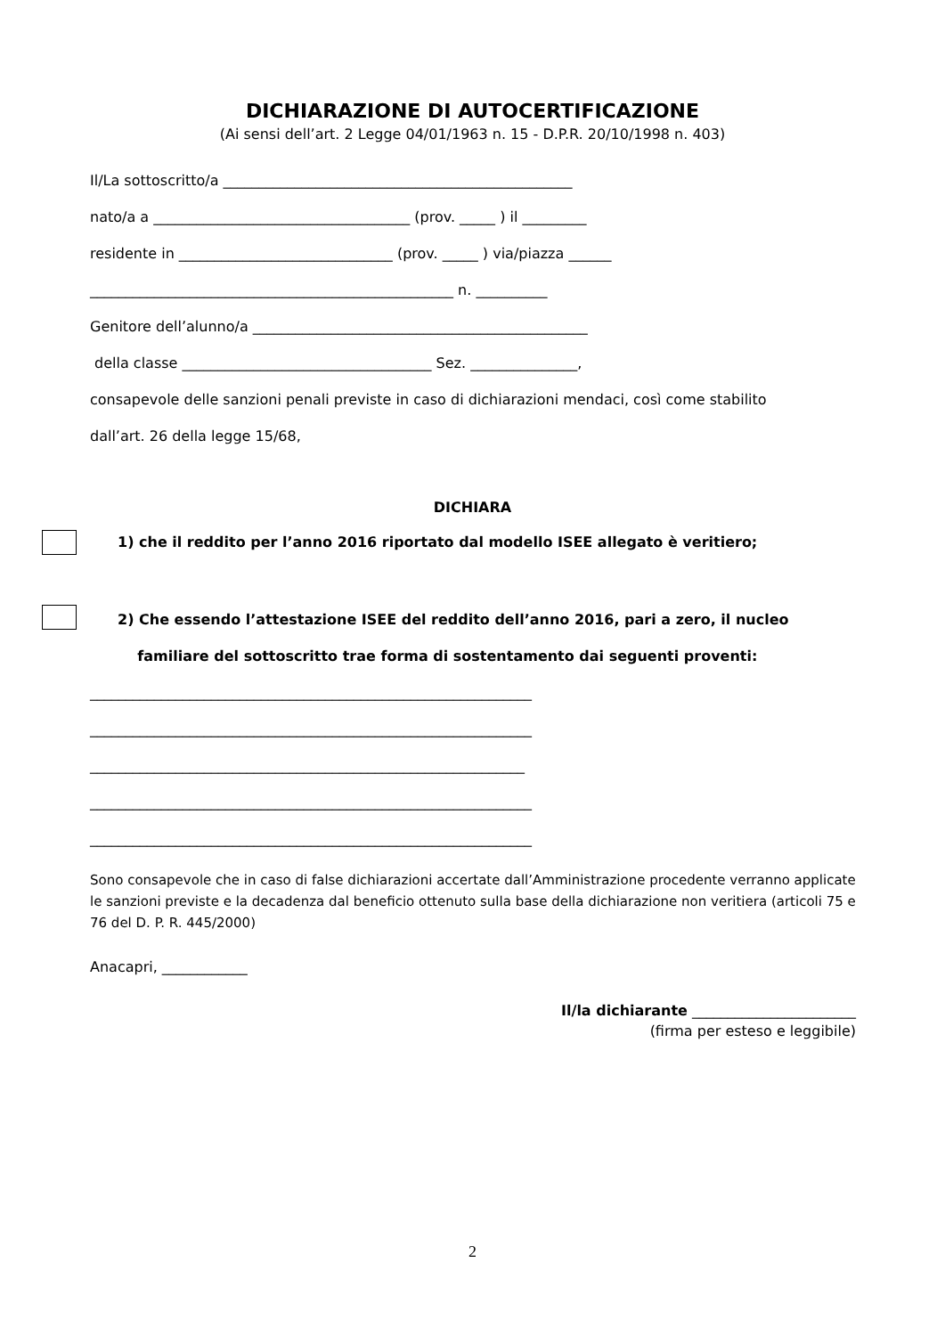DICHIARAZIONE DI AUTOCERTIFICAZIONE
(Ai sensi dell’art. 2 Legge 04/01/1963 n. 15 - D.P.R. 20/10/1998 n. 403)
Il/La sottoscritto/a _________________________________________________
nato/a a ____________________________________ (prov. _____ ) il _________
residente in ______________________________ (prov. _____ ) via/piazza ______
___________________________________________________ n. __________
Genitore dell’alunno/a _______________________________________________
della classe ___________________________________ Sez. _______________,
consapevole delle sanzioni penali previste in caso di dichiarazioni mendaci, così come stabilito
dall’art. 26 della legge 15/68,
DICHIARA
1) che il reddito per l’anno 2016 riportato dal modello ISEE allegato è veritiero;
2) Che essendo l’attestazione ISEE del reddito dell’anno 2016, pari a zero, il nucleo
familiare del sottoscritto trae forma di sostentamento dai seguenti proventi:
______________________________________________________________
______________________________________________________________
_____________________________________________________________
______________________________________________________________
______________________________________________________________
Sono consapevole che in caso di false dichiarazioni accertate dall’Amministrazione procedente verranno applicate le sanzioni previste e la decadenza dal beneficio ottenuto sulla base della dichiarazione non veritiera (articoli 75 e 76 del D. P. R. 445/2000)
Anacapri, ____________
Il/la dichiarante _______________________
(firma per esteso e leggibile)
2